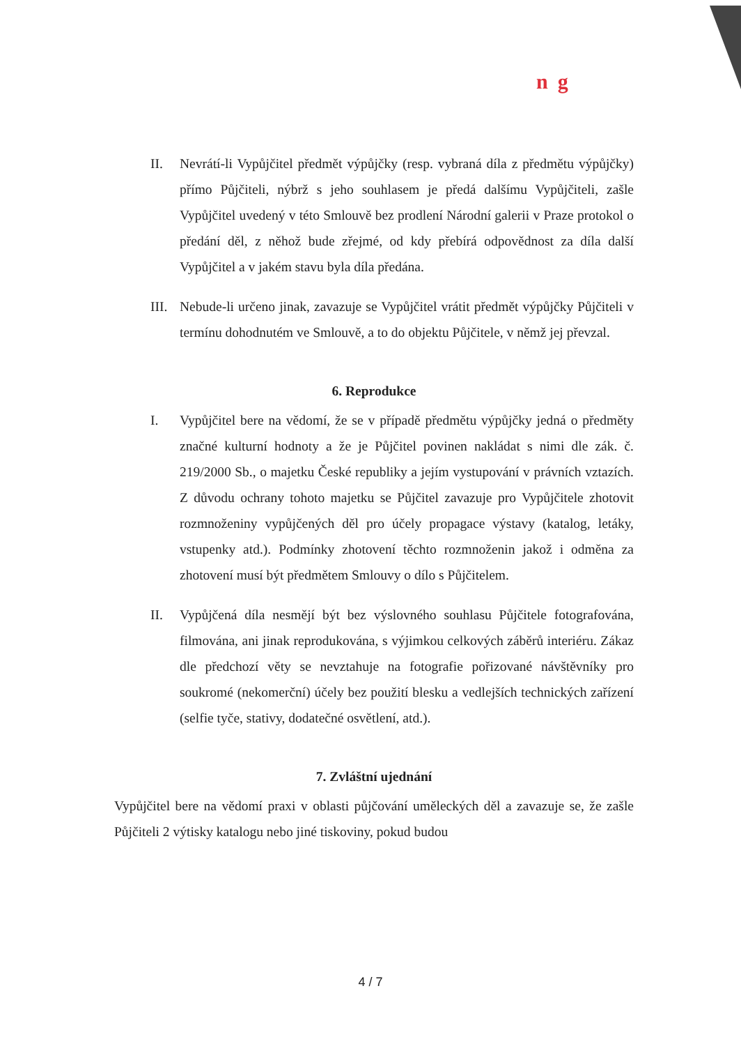ng
II. Nevrátí-li Vypůjčitel předmět výpůjčky (resp. vybraná díla z předmětu výpůjčky) přímo Půjčiteli, nýbrž s jeho souhlasem je předá dalšímu Vypůjčiteli, zašle Vypůjčitel uvedený v této Smlouvě bez prodlení Národní galerii v Praze protokol o předání děl, z něhož bude zřejmé, od kdy přebírá odpovědnost za díla další Vypůjčitel a v jakém stavu byla díla předána.
III.
Nebude-li určeno jinak, zavazuje se Vypůjčitel vrátit předmět výpůjčky Půjčiteli v termínu dohodnutém ve Smlouvě, a to do objektu Půjčitele, v němž jej převzal.
6. Reprodukce
I. Vypůjčitel bere na vědomí, že se v případě předmětu výpůjčky jedná o předměty značné kulturní hodnoty a že je Půjčitel povinen nakládat s nimi dle zák. č. 219/2000 Sb., o majetku České republiky a jejím vystupování v právních vztazích. Z důvodu ochrany tohoto majetku se Půjčitel zavazuje pro Vypůjčitele zhotovit rozmnoženiny vypůjčených děl pro účely propagace výstavy (katalog, letáky, vstupenky atd.). Podmínky zhotovení těchto rozmnoženin jakož i odměna za zhotovení musí být předmětem Smlouvy o dílo s Půjčitelem.
II. Vypůjčená díla nesmějí být bez výslovného souhlasu Půjčitele fotografována, filmována, ani jinak reprodukována, s výjimkou celkových záběrů interiéru. Zákaz dle předchozí věty se nevztahuje na fotografie pořizované návštěvníky pro soukromé (nekomerční) účely bez použití blesku a vedlejších technických zařízení (selfie tyče, stativy, dodatečné osvětlení, atd.).
7. Zvláštní ujednání
Vypůjčitel bere na vědomí praxi v oblasti půjčování uměleckých děl a zavazuje se, že zašle Půjčiteli 2 výtisky katalogu nebo jiné tiskoviny, pokud budou
4 / 7